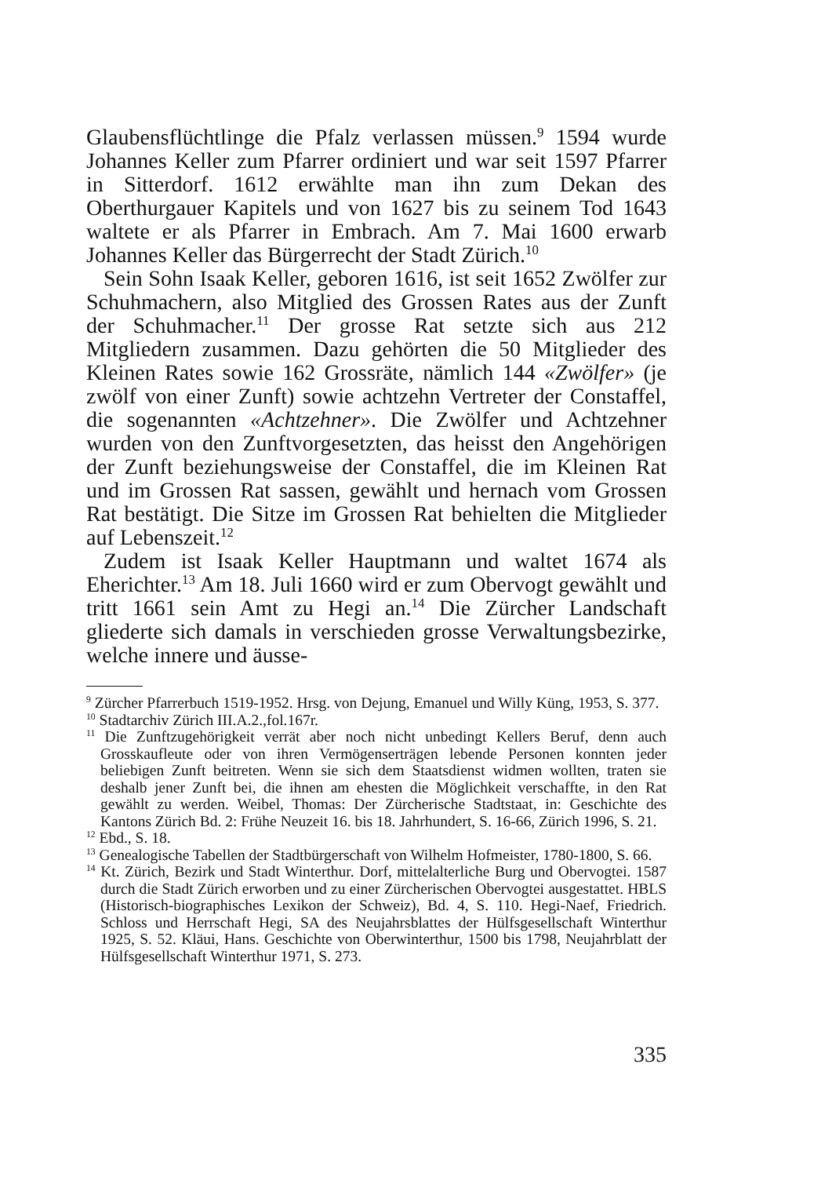Glaubensflüchtlinge die Pfalz verlassen müssen.<sup>9</sup> 1594 wurde Johannes Keller zum Pfarrer ordiniert und war seit 1597 Pfarrer in Sitterdorf. 1612 erwählte man ihn zum Dekan des Oberthurgauer Kapitels und von 1627 bis zu seinem Tod 1643 waltete er als Pfarrer in Embrach. Am 7. Mai 1600 erwarb Johannes Keller das Bürgerrecht der Stadt Zürich.<sup>10</sup>
Sein Sohn Isaak Keller, geboren 1616, ist seit 1652 Zwölfer zur Schuhmachern, also Mitglied des Grossen Rates aus der Zunft der Schuhmacher.<sup>11</sup> Der grosse Rat setzte sich aus 212 Mitgliedern zusammen. Dazu gehörten die 50 Mitglieder des Kleinen Rates sowie 162 Grossräte, nämlich 144 «Zwölfer» (je zwölf von einer Zunft) sowie achtzehn Vertreter der Constaffel, die sogenannten «Achtzehner». Die Zwölfer und Achtzehner wurden von den Zunftvorgesetzten, das heisst den Angehörigen der Zunft beziehungsweise der Constaffel, die im Kleinen Rat und im Grossen Rat sassen, gewählt und hernach vom Grossen Rat bestätigt. Die Sitze im Grossen Rat behielten die Mitglieder auf Lebenszeit.<sup>12</sup>
Zudem ist Isaak Keller Hauptmann und waltet 1674 als Eherichter.<sup>13</sup> Am 18. Juli 1660 wird er zum Obervogt gewählt und tritt 1661 sein Amt zu Hegi an.<sup>14</sup> Die Zürcher Landschaft gliederte sich damals in verschieden grosse Verwaltungsbezirke, welche innere und äusse-
<sup>9</sup> Zürcher Pfarrerbuch 1519-1952. Hrsg. von Dejung, Emanuel und Willy Küng, 1953, S. 377.
<sup>10</sup> Stadtarchiv Zürich III.A.2.,fol.167r.
<sup>11</sup> Die Zunftzugehörigkeit verrät aber noch nicht unbedingt Kellers Beruf, denn auch Grosskaufleute oder von ihren Vermögenserträgen lebende Personen konnten jeder beliebigen Zunft beitreten. Wenn sie sich dem Staatsdienst widmen wollten, traten sie deshalb jener Zunft bei, die ihnen am ehesten die Möglichkeit verschaffte, in den Rat gewählt zu werden. Weibel, Thomas: Der Zürcherische Stadtstaat, in: Geschichte des Kantons Zürich Bd. 2: Frühe Neuzeit 16. bis 18. Jahrhundert, S. 16-66, Zürich 1996, S. 21.
<sup>12</sup> Ebd., S. 18.
<sup>13</sup> Genealogische Tabellen der Stadtbürgerschaft von Wilhelm Hofmeister, 1780-1800, S. 66.
<sup>14</sup> Kt. Zürich, Bezirk und Stadt Winterthur. Dorf, mittelalterliche Burg und Obervogtei. 1587 durch die Stadt Zürich erworben und zu einer Zürcherischen Obervogtei ausgestattet. HBLS (Historisch-biographisches Lexikon der Schweiz), Bd. 4, S. 110. Hegi-Naef, Friedrich. Schloss und Herrschaft Hegi, SA des Neujahrsblattes der Hülfsgesellschaft Winterthur 1925, S. 52. Kläui, Hans. Geschichte von Oberwinterthur, 1500 bis 1798, Neujahrblatt der Hülfsgesellschaft Winterthur 1971, S. 273.
335